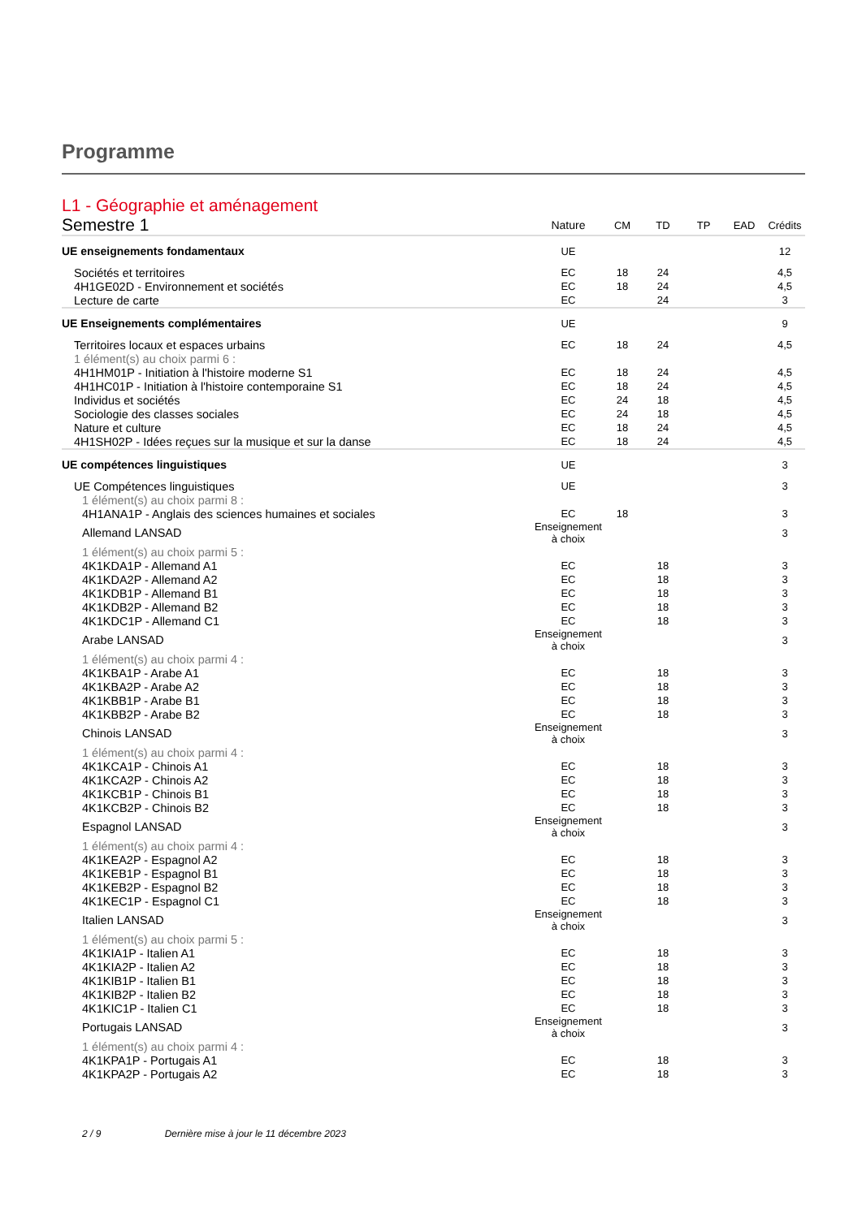Programme
| L1 - Géographie et aménagement | | | | | | |
| Semestre 1 | Nature | CM | TD | TP | EAD | Crédits |
| UE enseignements fondamentaux | UE | | | | | 12 |
| Sociétés et territoires | EC | 18 | 24 | | | 4,5 |
| 4H1GE02D - Environnement et sociétés | EC | 18 | 24 | | | 4,5 |
| Lecture de carte | EC | | 24 | | | 3 |
| UE Enseignements complémentaires | UE | | | | | 9 |
| Territoires locaux et espaces urbains | EC | 18 | 24 | | | 4,5 |
| 1 élément(s) au choix parmi 6 : | | | | | | |
| 4H1HM01P - Initiation à l'histoire moderne S1 | EC | 18 | 24 | | | 4,5 |
| 4H1HC01P - Initiation à l'histoire contemporaine S1 | EC | 18 | 24 | | | 4,5 |
| Individus et sociétés | EC | 24 | 18 | | | 4,5 |
| Sociologie des classes sociales | EC | 24 | 18 | | | 4,5 |
| Nature et culture | EC | 18 | 24 | | | 4,5 |
| 4H1SH02P - Idées reçues sur la musique et sur la danse | EC | 18 | 24 | | | 4,5 |
| UE compétences linguistiques | UE | | | | | 3 |
| UE Compétences linguistiques | UE | | | | | 3 |
| 1 élément(s) au choix parmi 8 : | | | | | | |
| 4H1ANA1P - Anglais des sciences humaines et sociales | EC | 18 | | | | 3 |
| Allemand LANSAD | Enseignement à choix | | | | | 3 |
| 1 élément(s) au choix parmi 5 : | | | | | | |
| 4K1KDA1P - Allemand A1 | EC | | 18 | | | 3 |
| 4K1KDA2P - Allemand A2 | EC | | 18 | | | 3 |
| 4K1KDB1P - Allemand B1 | EC | | 18 | | | 3 |
| 4K1KDB2P - Allemand B2 | EC | | 18 | | | 3 |
| 4K1KDC1P - Allemand C1 | EC | | 18 | | | 3 |
| Arabe LANSAD | Enseignement à choix | | | | | 3 |
| 1 élément(s) au choix parmi 4 : | | | | | | |
| 4K1KBA1P - Arabe A1 | EC | | 18 | | | 3 |
| 4K1KBA2P - Arabe A2 | EC | | 18 | | | 3 |
| 4K1KBB1P - Arabe B1 | EC | | 18 | | | 3 |
| 4K1KBB2P - Arabe B2 | EC | | 18 | | | 3 |
| Chinois LANSAD | Enseignement à choix | | | | | 3 |
| 1 élément(s) au choix parmi 4 : | | | | | | |
| 4K1KCA1P - Chinois A1 | EC | | 18 | | | 3 |
| 4K1KCA2P - Chinois A2 | EC | | 18 | | | 3 |
| 4K1KCB1P - Chinois B1 | EC | | 18 | | | 3 |
| 4K1KCB2P - Chinois B2 | EC | | 18 | | | 3 |
| Espagnol LANSAD | Enseignement à choix | | | | | 3 |
| 1 élément(s) au choix parmi 4 : | | | | | | |
| 4K1KEA2P - Espagnol A2 | EC | | 18 | | | 3 |
| 4K1KEB1P - Espagnol B1 | EC | | 18 | | | 3 |
| 4K1KEB2P - Espagnol B2 | EC | | 18 | | | 3 |
| 4K1KEC1P - Espagnol C1 | EC | | 18 | | | 3 |
| Italien LANSAD | Enseignement à choix | | | | | 3 |
| 1 élément(s) au choix parmi 5 : | | | | | | |
| 4K1KIA1P - Italien A1 | EC | | 18 | | | 3 |
| 4K1KIA2P - Italien A2 | EC | | 18 | | | 3 |
| 4K1KIB1P - Italien B1 | EC | | 18 | | | 3 |
| 4K1KIB2P - Italien B2 | EC | | 18 | | | 3 |
| 4K1KIC1P - Italien C1 | EC | | 18 | | | 3 |
| Portugais LANSAD | Enseignement à choix | | | | | 3 |
| 1 élément(s) au choix parmi 4 : | | | | | | |
| 4K1KPA1P - Portugais A1 | EC | | 18 | | | 3 |
| 4K1KPA2P - Portugais A2 | EC | | 18 | | | 3 |
2 / 9 Dernière mise à jour le 11 décembre 2023